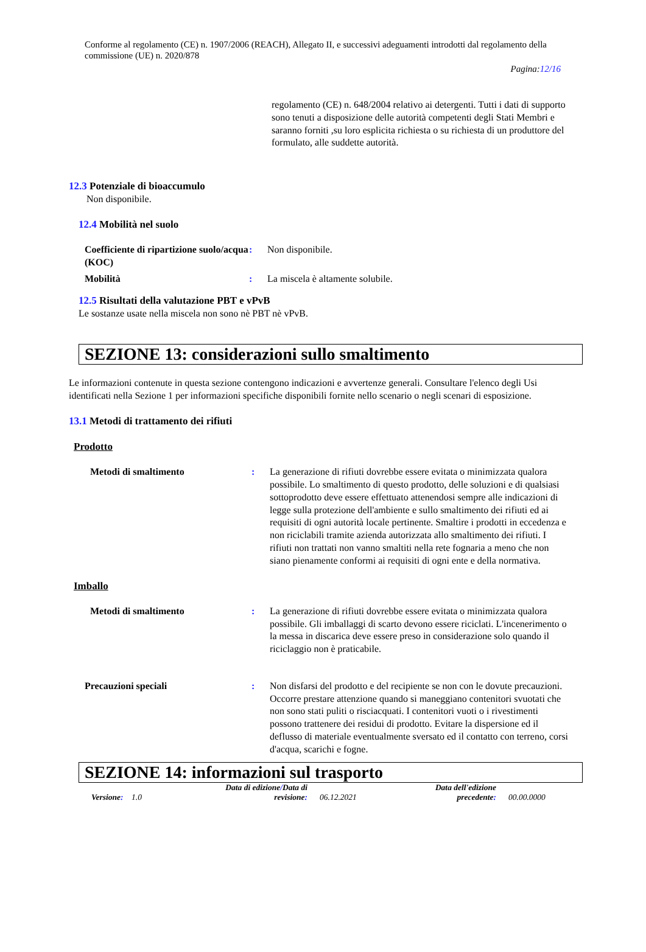Conforme al regolamento (CE) n. 1907/2006 (REACH), Allegato II, e successivi adeguamenti introdotti dal regolamento della commissione (UE) n. 2020/878
Pagina:12/16
regolamento (CE) n. 648/2004 relativo ai detergenti. Tutti i dati di supporto sono tenuti a disposizione delle autorità competenti degli Stati Membri e saranno forniti ,su loro esplicita richiesta o su richiesta di un produttore del formulato, alle suddette autorità.
12.3 Potenziale di bioaccumulo
Non disponibile.
12.4 Mobilità nel suolo
Coefficiente di ripartizione suolo/acqua (KOC)
: Non disponibile.
Mobilità : La miscela è altamente solubile.
12.5 Risultati della valutazione PBT e vPvB
Le sostanze usate nella miscela non sono nè PBT nè vPvB.
SEZIONE 13: considerazioni sullo smaltimento
Le informazioni contenute in questa sezione contengono indicazioni e avvertenze generali. Consultare l'elenco degli Usi identificati nella Sezione 1 per informazioni specifiche disponibili fornite nello scenario o negli scenari di esposizione.
13.1 Metodi di trattamento dei rifiuti
Prodotto
Metodi di smaltimento : La generazione di rifiuti dovrebbe essere evitata o minimizzata qualora possibile. Lo smaltimento di questo prodotto, delle soluzioni e di qualsiasi sottoprodotto deve essere effettuato attenendosi sempre alle indicazioni di legge sulla protezione dell'ambiente e sullo smaltimento dei rifiuti ed ai requisiti di ogni autorità locale pertinente. Smaltire i prodotti in eccedenza e non riciclabili tramite azienda autorizzata allo smaltimento dei rifiuti. I rifiuti non trattati non vanno smaltiti nella rete fognaria a meno che non siano pienamente conformi ai requisiti di ogni ente e della normativa.
Imballo
Metodi di smaltimento : La generazione di rifiuti dovrebbe essere evitata o minimizzata qualora possibile. Gli imballaggi di scarto devono essere riciclati. L'incenerimento o la messa in discarica deve essere preso in considerazione solo quando il riciclaggio non è praticabile.
Precauzioni speciali : Non disfarsi del prodotto e del recipiente se non con le dovute precauzioni. Occorre prestare attenzione quando si maneggiano contenitori svuotati che non sono stati puliti o risciacquati. I contenitori vuoti o i rivestimenti possono trattenere dei residui di prodotto. Evitare la dispersione ed il deflusso di materiale eventualmente sversato ed il contatto con terreno, corsi d'acqua, scarichi e fogne.
SEZIONE 14: informazioni sul trasporto
Versione: 1.0
Data di edizione/Data di revisione:
06.12.2021
Data dell'edizione precedente:
00.00.0000